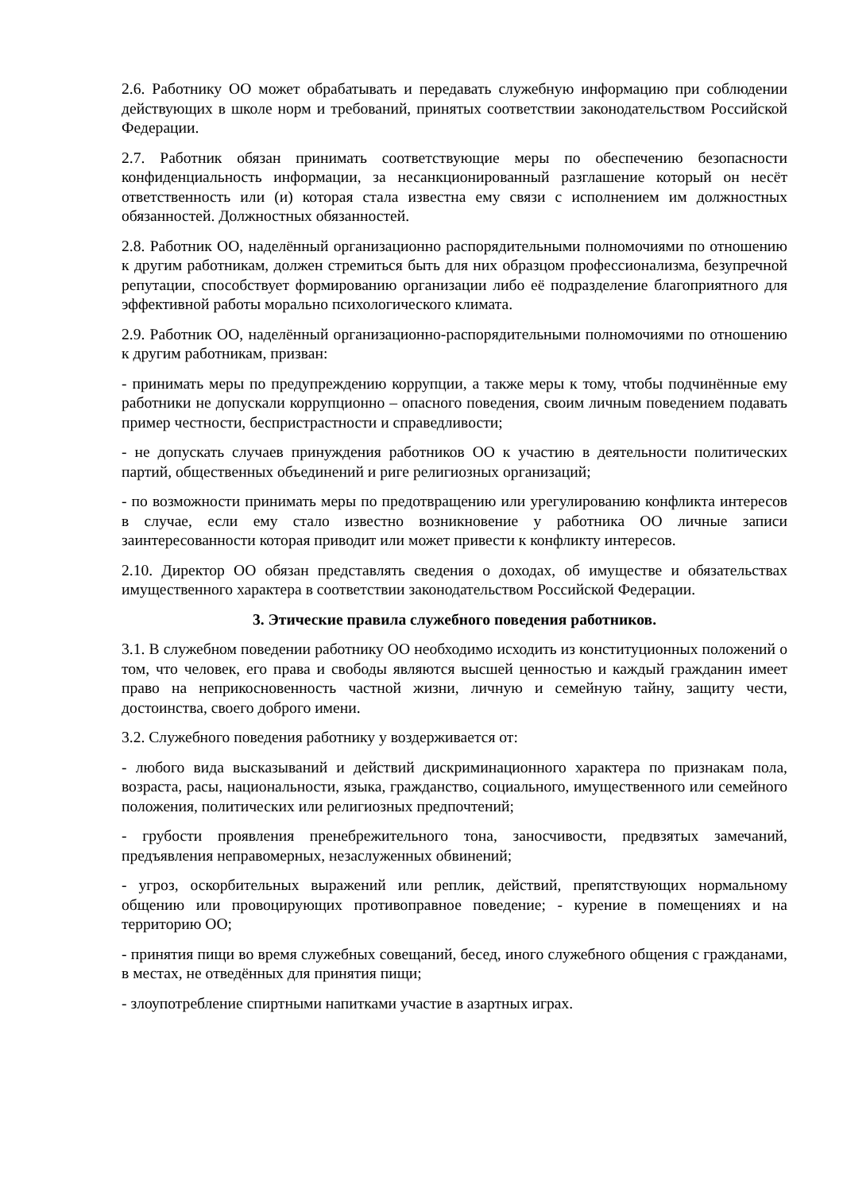2.6. Работнику ОО может обрабатывать и передавать служебную информацию при соблюдении действующих в школе норм и требований, принятых соответствии законодательством Российской Федерации.
2.7. Работник обязан принимать соответствующие меры по обеспечению безопасности конфиденциальность информации, за несанкционированный разглашение который он несёт ответственность или (и) которая стала известна ему связи с исполнением им должностных обязанностей. Должностных обязанностей.
2.8. Работник ОО, наделённый организационно распорядительными полномочиями по отношению к другим работникам, должен стремиться быть для них образцом профессионализма, безупречной репутации, способствует формированию организации либо её подразделение благоприятного для эффективной работы морально психологического климата.
2.9. Работник ОО, наделённый организационно-распорядительными полномочиями по отношению к другим работникам, призван:
- принимать меры по предупреждению коррупции, а также меры к тому, чтобы подчинённые ему работники не допускали коррупционно – опасного поведения, своим личным поведением подавать пример честности, беспристрастности и справедливости;
- не допускать случаев принуждения работников ОО к участию в деятельности политических партий, общественных объединений и риге религиозных организаций;
- по возможности принимать меры по предотвращению или урегулированию конфликта интересов в случае, если ему стало известно возникновение у работника ОО личные записи заинтересованности которая приводит или может привести к конфликту интересов.
2.10. Директор ОО обязан представлять сведения о доходах, об имуществе и обязательствах имущественного характера в соответствии законодательством Российской Федерации.
3. Этические правила служебного поведения работников.
3.1. В служебном поведении работнику ОО необходимо исходить из конституционных положений о том, что человек, его права и свободы являются высшей ценностью и каждый гражданин имеет право на неприкосновенность частной жизни, личную и семейную тайну, защиту чести, достоинства, своего доброго имени.
3.2. Служебного поведения работнику у воздерживается от:
- любого вида высказываний и действий дискриминационного характера по признакам пола, возраста, расы, национальности, языка, гражданство, социального, имущественного или семейного положения, политических или религиозных предпочтений;
- грубости проявления пренебрежительного тона, заносчивости, предвзятых замечаний, предъявления неправомерных, незаслуженных обвинений;
- угроз, оскорбительных выражений или реплик, действий, препятствующих нормальному общению или провоцирующих противоправное поведение; - курение в помещениях и на территорию ОО;
- принятия пищи во время служебных совещаний, бесед, иного служебного общения с гражданами, в местах, не отведённых для принятия пищи;
- злоупотребление спиртными напитками участие в азартных играх.